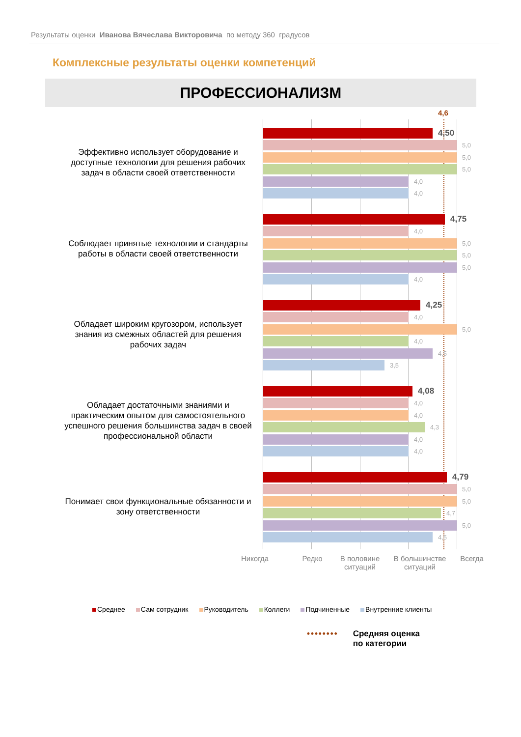Результаты оценки Иванова Вячеслава Викторовича по методу 360 градусов
Комплексные результаты оценки компетенций
ПРОФЕССИОНАЛИЗМ
4,6
Эффективно использует оборудование и доступные технологии для решения рабочих задач в области своей ответственности
4,50
5,0
5,0
5,0
4,0
4,0
Соблюдает принятые технологии и стандарты работы в области своей ответственности
4,75
4,0
5,0
5,0
5,0
4,0
Обладает широким кругозором, использует знания из смежных областей для решения рабочих задач
4,25
4,0
5,0
4,0
4,5
3,5
Обладает достаточными знаниями и практическим опытом для самостоятельного успешного решения большинства задач в своей профессиональной области
4,08
4,0
4,0
4,3
4,0
4,0
Понимает свои функциональные обязанности и зону ответственности
4,79
5,0
5,0
4,7
5,0
4,5
Никогда Редко В половине ситуаций В большинстве ситуаций Всегда
Среднее Сам сотрудник Руководитель Коллеги Подчиненные Внутренние клиенты
•••••••• Средняя оценка
по категории